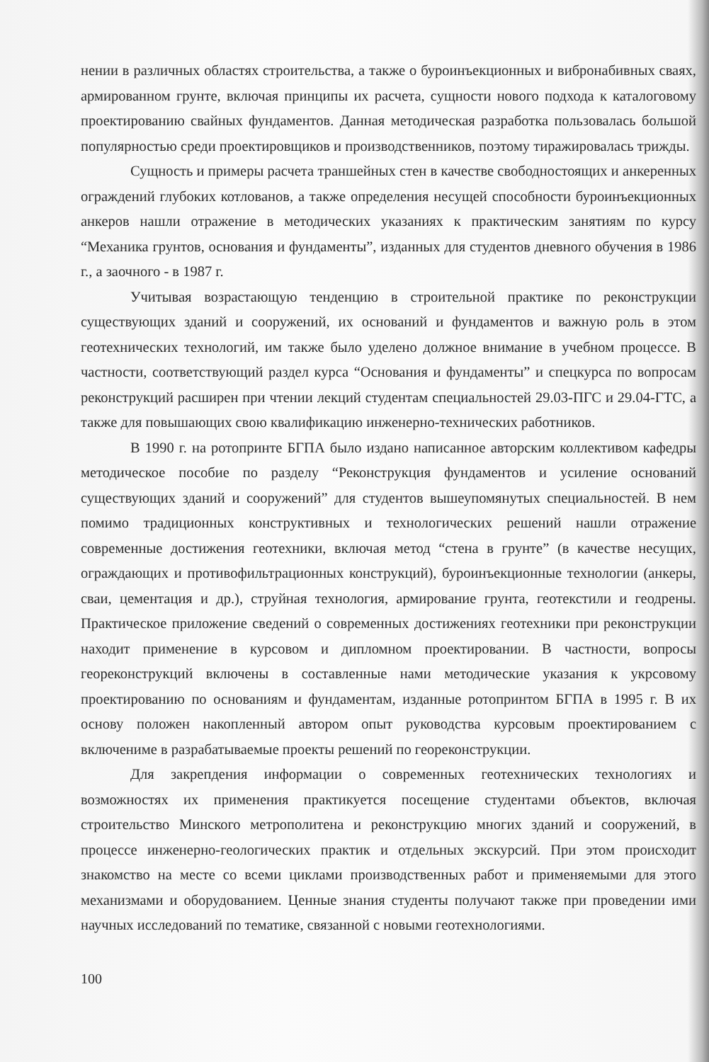нении в различных областях строительства, а также о буроинъекционных и вибронабивных сваях, армированном грунте, включая принципы их расчета, сущности нового подхода к каталоговому проектированию свайных фундаментов. Данная методическая разработка пользовалась большой популярностью среди проектировщиков и производственников, поэтому тиражировалась трижды.
Сущность и примеры расчета траншейных стен в качестве свободностоящих и анкеренных ограждений глубоких котлованов, а также определения несущей способности буроинъекционных анкеров нашли отражение в методических указаниях к практическим занятиям по курсу “Механика грунтов, основания и фундаменты”, изданных для студентов дневного обучения в 1986 г., а заочного - в 1987 г.
Учитывая возрастающую тенденцию в строительной практике по реконструкции существующих зданий и сооружений, их оснований и фундаментов и важную роль в этом геотехнических технологий, им также было уделено должное внимание в учебном процессе. В частности, соответствующий раздел курса “Основания и фундаменты” и спецкурса по вопросам реконструкций расширен при чтении лекций студентам специальностей 29.03-ПГС и 29.04-ГТС, а также для повышающих свою квалификацию инженерно-технических работников.
В 1990 г. на ротопринте БГПА было издано написанное авторским коллективом кафедры методическое пособие по разделу “Реконструкция фундаментов и усиление оснований существующих зданий и сооружений” для студентов вышеупомянутых специальностей. В нем помимо традиционных конструктивных и технологических решений нашли отражение современные достижения геотехники, включая метод “стена в грунте” (в качестве несущих, ограждающих и противофильтрационных конструкций), буроинъекционные технологии (анкеры, сваи, цементация и др.), струйная технология, армирование грунта, геотекстили и геодрены. Практическое приложение сведений о современных достижениях геотехники при реконструкции находит применение в курсовом и дипломном проектировании. В частности, вопросы геореконструкций включены в составленные нами методические указания к укрсовому проектированию по основаниям и фундаментам, изданные ротопринтом БГПА в 1995 г. В их основу положен накопленный автором опыт руководства курсовым проектированием с включениме в разрабатываемые проекты решений по геореконструкции.
Для закрепдения информации о современных геотехнических технологиях и возможностях их применения практикуется посещение студентами объектов, включая строительство Минского метрополитена и реконструкцию многих зданий и сооружений, в процессе инженерно-геологических практик и отдельных экскурсий. При этом происходит знакомство на месте со всеми циклами производственных работ и применяемыми для этого механизмами и оборудованием. Ценные знания студенты получают также при проведении ими научных исследований по тематике, связанной с новыми геотехнологиями.
100